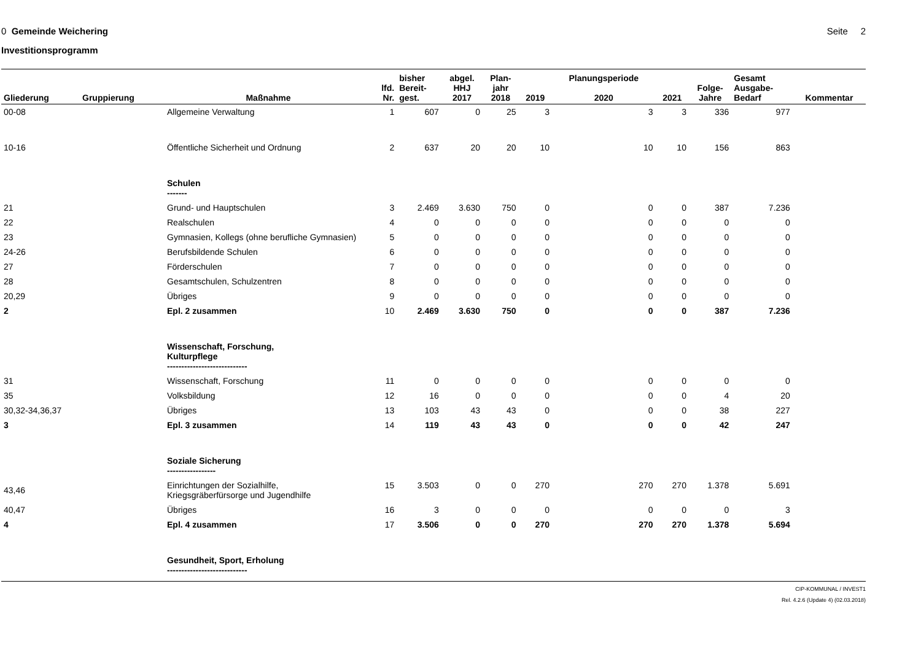0 Gemeinde Weichering Seite 2
Investitionsprogramm
| Gliederung | Gruppierung | Maßnahme | lfd. Nr. | bisher Bereit- gest. | abgel. HHJ 2017 | Plan- jahr 2018 | 2019 | Planungsperiode 2020 | 2021 | Folge- Jahre | Gesamt Ausgabe- Bedarf | Kommentar |
| --- | --- | --- | --- | --- | --- | --- | --- | --- | --- | --- | --- | --- |
| 00-08 | | Allgemeine Verwaltung | 1 | 607 | 0 | 25 | 3 | 3 | 3 | 336 | 977 | |
| 10-16 | | Öffentliche Sicherheit und Ordnung | 2 | 637 | 20 | 20 | 10 | 10 | 10 | 156 | 863 | |
| | | Schulen ------- | | | | | | | | | | |
| 21 | | Grund- und Hauptschulen | 3 | 2.469 | 3.630 | 750 | 0 | 0 | 0 | 387 | 7.236 | |
| 22 | | Realschulen | 4 | 0 | 0 | 0 | 0 | 0 | 0 | 0 | 0 | |
| 23 | | Gymnasien, Kollegs (ohne berufliche Gymnasien) | 5 | 0 | 0 | 0 | 0 | 0 | 0 | 0 | 0 | |
| 24-26 | | Berufsbildende Schulen | 6 | 0 | 0 | 0 | 0 | 0 | 0 | 0 | 0 | |
| 27 | | Förderschulen | 7 | 0 | 0 | 0 | 0 | 0 | 0 | 0 | 0 | |
| 28 | | Gesamtschulen, Schulzentren | 8 | 0 | 0 | 0 | 0 | 0 | 0 | 0 | 0 | |
| 20,29 | | Übriges | 9 | 0 | 0 | 0 | 0 | 0 | 0 | 0 | 0 | |
| 2 | | Epl. 2 zusammen | 10 | 2.469 | 3.630 | 750 | 0 | 0 | 0 | 387 | 7.236 | |
| | | Wissenschaft, Forschung, Kulturpflege ---------------------------- | | | | | | | | | | |
| 31 | | Wissenschaft, Forschung | 11 | 0 | 0 | 0 | 0 | 0 | 0 | 0 | 0 | |
| 35 | | Volksbildung | 12 | 16 | 0 | 0 | 0 | 0 | 0 | 4 | 20 | |
| 30,32-34,36,37 | | Übriges | 13 | 103 | 43 | 43 | 0 | 0 | 0 | 38 | 227 | |
| 3 | | Epl. 3 zusammen | 14 | 119 | 43 | 43 | 0 | 0 | 0 | 42 | 247 | |
| | | Soziale Sicherung ----------------- | | | | | | | | | | |
| 43,46 | | Einrichtungen der Sozialhilfe, Kriegsgräberfürsorge und Jugendhilfe | 15 | 3.503 | 0 | 0 | 270 | 270 | 270 | 1.378 | 5.691 | |
| 40,47 | | Übriges | 16 | 3 | 0 | 0 | 0 | 0 | 0 | 0 | 3 | |
| 4 | | Epl. 4 zusammen | 17 | 3.506 | 0 | 0 | 270 | 270 | 270 | 1.378 | 5.694 | |
| | | Gesundheit, Sport, Erholung ---------------------------- | | | | | | | | | | |
CIP-KOMMUNAL / INVEST1
Rel. 4.2.6 (Update 4) (02.03.2018)